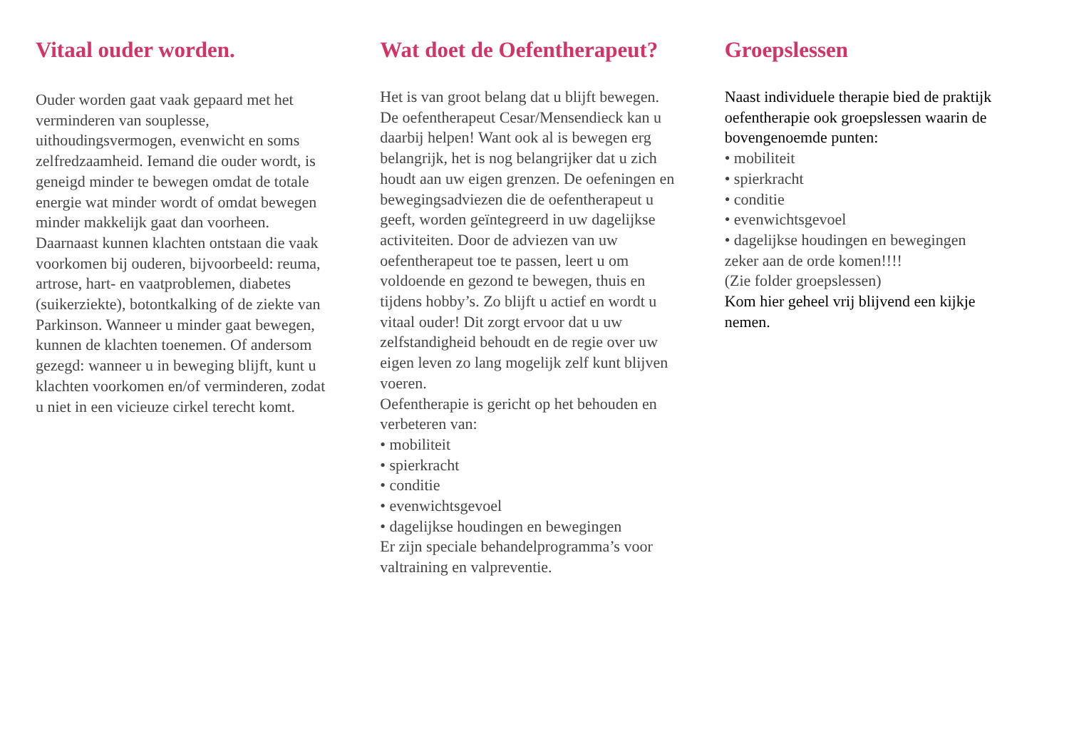Vitaal ouder worden.
Ouder worden gaat vaak gepaard met het verminderen van souplesse, uithoudingsvermogen, evenwicht en soms zelfredzaamheid. Iemand die ouder wordt, is geneigd minder te bewegen omdat de totale energie wat minder wordt of omdat bewegen minder makkelijk gaat dan voorheen. Daarnaast kunnen klachten ontstaan die vaak voorkomen bij ouderen, bijvoorbeeld: reuma, artrose, hart- en vaatproblemen, diabetes (suikerziekte), botontkalking of de ziekte van Parkinson. Wanneer u minder gaat bewegen, kunnen de klachten toenemen. Of andersom gezegd: wanneer u in beweging blijft, kunt u klachten voorkomen en/of verminderen, zodat u niet in een vicieuze cirkel terecht komt.
Wat doet de Oefentherapeut?
Het is van groot belang dat u blijft bewegen. De oefentherapeut Cesar/Mensendieck kan u daarbij helpen! Want ook al is bewegen erg belangrijk, het is nog belangrijker dat u zich houdt aan uw eigen grenzen. De oefeningen en bewegingsadviezen die de oefentherapeut u geeft, worden geïntegreerd in uw dagelijkse activiteiten. Door de adviezen van uw oefentherapeut toe te passen, leert u om voldoende en gezond te bewegen, thuis en tijdens hobby’s. Zo blijft u actief en wordt u vitaal ouder! Dit zorgt ervoor dat u uw zelfstandigheid behoudt en de regie over uw eigen leven zo lang mogelijk zelf kunt blijven voeren.
Oefentherapie is gericht op het behouden en verbeteren van:
• mobiliteit
• spierkracht
• conditie
• evenwichtsgevoel
• dagelijkse houdingen en bewegingen
Er zijn speciale behandelprogramma’s voor valtraining en valpreventie.
Groepslessen
Naast individuele therapie bied de praktijk oefentherapie ook groepslessen waarin de bovengenoemde punten:
• mobiliteit
• spierkracht
• conditie
• evenwichtsgevoel
• dagelijkse houdingen en bewegingen
zeker aan de orde komen!!!!
(Zie folder groepslessen)
Kom hier geheel vrij blijvend een kijkje nemen.